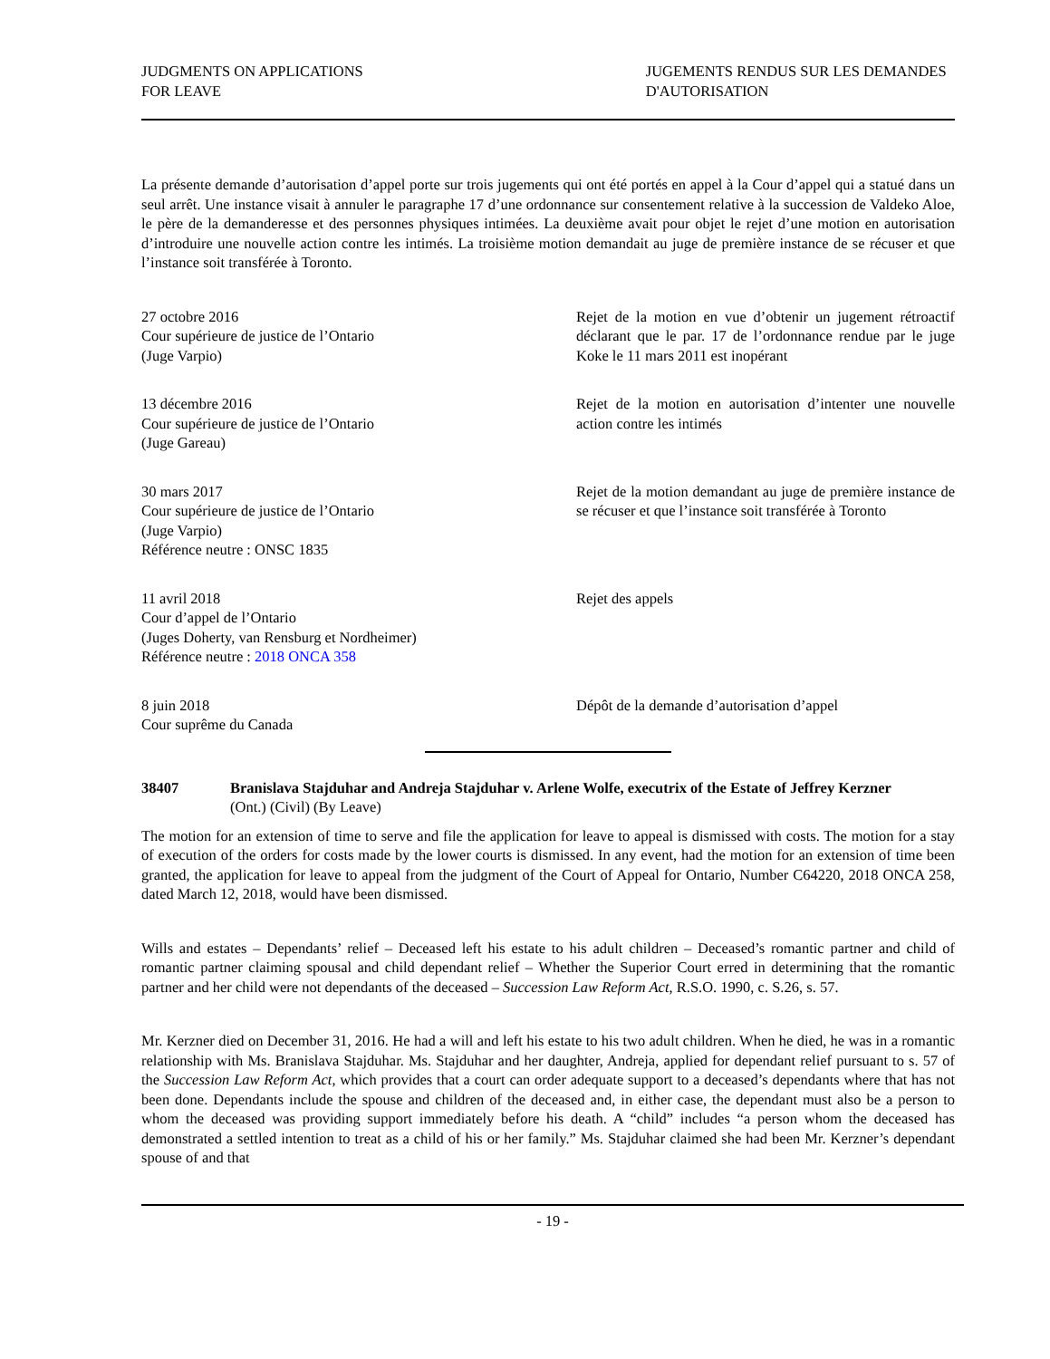JUDGMENTS ON APPLICATIONS
FOR LEAVE
JUGEMENTS RENDUS SUR LES DEMANDES D'AUTORISATION
La présente demande d’autorisation d’appel porte sur trois jugements qui ont été portés en appel à la Cour d’appel qui a statué dans un seul arrêt. Une instance visait à annuler le paragraphe 17 d’une ordonnance sur consentement relative à la succession de Valdeko Aloe, le père de la demanderesse et des personnes physiques intimées. La deuxième avait pour objet le rejet d’une motion en autorisation d’introduire une nouvelle action contre les intimés. La troisième motion demandait au juge de première instance de se récuser et que l’instance soit transférée à Toronto.
27 octobre 2016
Cour supérieure de justice de l’Ontario
(Juge Varpio)
Rejet de la motion en vue d’obtenir un jugement rétroactif déclarant que le par. 17 de l’ordonnance rendue par le juge Koke le 11 mars 2011 est inopérant
13 décembre 2016
Cour supérieure de justice de l’Ontario
(Juge Gareau)
Rejet de la motion en autorisation d’intenter une nouvelle action contre les intimés
30 mars 2017
Cour supérieure de justice de l’Ontario
(Juge Varpio)
Référence neutre : ONSC 1835
Rejet de la motion demandant au juge de première instance de se récuser et que l’instance soit transférée à Toronto
11 avril 2018
Cour d’appel de l’Ontario
(Juges Doherty, van Rensburg et Nordheimer)
Référence neutre : 2018 ONCA 358
Rejet des appels
8 juin 2018
Cour suprême du Canada
Dépôt de la demande d’autorisation d’appel
38407 Branislava Stajduhar and Andreja Stajduhar v. Arlene Wolfe, executrix of the Estate of Jeffrey Kerzner
(Ont.) (Civil) (By Leave)
The motion for an extension of time to serve and file the application for leave to appeal is dismissed with costs. The motion for a stay of execution of the orders for costs made by the lower courts is dismissed. In any event, had the motion for an extension of time been granted, the application for leave to appeal from the judgment of the Court of Appeal for Ontario, Number C64220, 2018 ONCA 258, dated March 12, 2018, would have been dismissed.
Wills and estates – Dependants’ relief – Deceased left his estate to his adult children – Deceased’s romantic partner and child of romantic partner claiming spousal and child dependant relief – Whether the Superior Court erred in determining that the romantic partner and her child were not dependants of the deceased – Succession Law Reform Act, R.S.O. 1990, c. S.26, s. 57.
Mr. Kerzner died on December 31, 2016. He had a will and left his estate to his two adult children. When he died, he was in a romantic relationship with Ms. Branislava Stajduhar. Ms. Stajduhar and her daughter, Andreja, applied for dependant relief pursuant to s. 57 of the Succession Law Reform Act, which provides that a court can order adequate support to a deceased’s dependants where that has not been done. Dependants include the spouse and children of the deceased and, in either case, the dependant must also be a person to whom the deceased was providing support immediately before his death. A “child” includes “a person whom the deceased has demonstrated a settled intention to treat as a child of his or her family.” Ms. Stajduhar claimed she had been Mr. Kerzner’s dependant spouse of and that
- 19 -